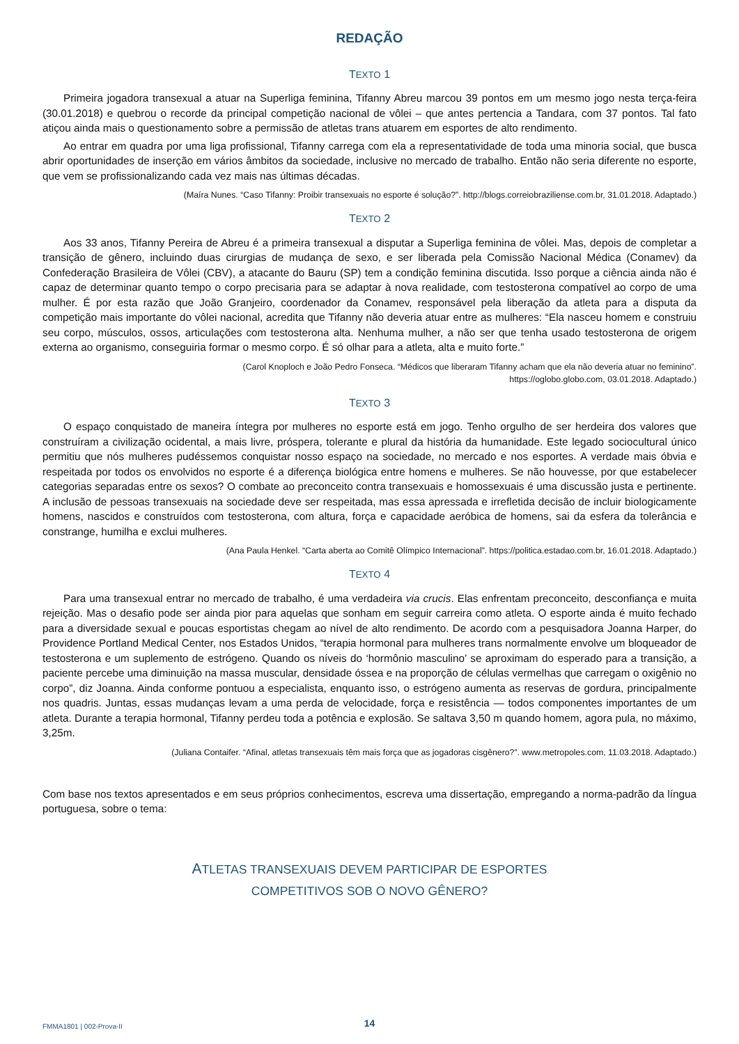REDAÇÃO
TEXTO 1
Primeira jogadora transexual a atuar na Superliga feminina, Tifanny Abreu marcou 39 pontos em um mesmo jogo nesta terça-feira (30.01.2018) e quebrou o recorde da principal competição nacional de vôlei – que antes pertencia a Tandara, com 37 pontos. Tal fato atiçou ainda mais o questionamento sobre a permissão de atletas trans atuarem em esportes de alto rendimento.
Ao entrar em quadra por uma liga profissional, Tifanny carrega com ela a representatividade de toda uma minoria social, que busca abrir oportunidades de inserção em vários âmbitos da sociedade, inclusive no mercado de trabalho. Então não seria diferente no esporte, que vem se profissionalizando cada vez mais nas últimas décadas.
(Maíra Nunes. “Caso Tifanny: Proibir transexuais no esporte é solução?”. http://blogs.correiobraziliense.com.br, 31.01.2018. Adaptado.)
TEXTO 2
Aos 33 anos, Tifanny Pereira de Abreu é a primeira transexual a disputar a Superliga feminina de vôlei. Mas, depois de completar a transição de gênero, incluindo duas cirurgias de mudança de sexo, e ser liberada pela Comissão Nacional Médica (Conamev) da Confederação Brasileira de Vôlei (CBV), a atacante do Bauru (SP) tem a condição feminina discutida. Isso porque a ciência ainda não é capaz de determinar quanto tempo o corpo precisaria para se adaptar à nova realidade, com testosterona compatível ao corpo de uma mulher. É por esta razão que João Granjeiro, coordenador da Conamev, responsável pela liberação da atleta para a disputa da competição mais importante do vôlei nacional, acredita que Tifanny não deveria atuar entre as mulheres: “Ela nasceu homem e construiu seu corpo, músculos, ossos, articulações com testosterona alta. Nenhuma mulher, a não ser que tenha usado testosterona de origem externa ao organismo, conseguiria formar o mesmo corpo. É só olhar para a atleta, alta e muito forte.”
(Carol Knoploch e João Pedro Fonseca. “Médicos que liberaram Tifanny acham que ela não deveria atuar no feminino”.
https://oglobo.globo.com, 03.01.2018. Adaptado.)
TEXTO 3
O espaço conquistado de maneira íntegra por mulheres no esporte está em jogo. Tenho orgulho de ser herdeira dos valores que construíram a civilização ocidental, a mais livre, próspera, tolerante e plural da história da humanidade. Este legado sociocultural único permitiu que nós mulheres pudéssemos conquistar nosso espaço na sociedade, no mercado e nos esportes. A verdade mais óbvia e respeitada por todos os envolvidos no esporte é a diferença biológica entre homens e mulheres. Se não houvesse, por que estabelecer categorias separadas entre os sexos? O combate ao preconceito contra transexuais e homossexuais é uma discussão justa e pertinente. A inclusão de pessoas transexuais na sociedade deve ser respeitada, mas essa apressada e irrefletida decisão de incluir biologicamente homens, nascidos e construídos com testosterona, com altura, força e capacidade aeróbica de homens, sai da esfera da tolerância e constrange, humilha e exclui mulheres.
(Ana Paula Henkel. “Carta aberta ao Comitê Olímpico Internacional”. https://politica.estadao.com.br, 16.01.2018. Adaptado.)
TEXTO 4
Para uma transexual entrar no mercado de trabalho, é uma verdadeira via crucis. Elas enfrentam preconceito, desconfiança e muita rejeição. Mas o desafio pode ser ainda pior para aquelas que sonham em seguir carreira como atleta. O esporte ainda é muito fechado para a diversidade sexual e poucas esportistas chegam ao nível de alto rendimento. De acordo com a pesquisadora Joanna Harper, do Providence Portland Medical Center, nos Estados Unidos, “terapia hormonal para mulheres trans normalmente envolve um bloqueador de testosterona e um suplemento de estrógeno. Quando os níveis do ‘hormônio masculino’ se aproximam do esperado para a transição, a paciente percebe uma diminuição na massa muscular, densidade óssea e na proporção de células vermelhas que carregam o oxigênio no corpo”, diz Joanna. Ainda conforme pontuou a especialista, enquanto isso, o estrógeno aumenta as reservas de gordura, principalmente nos quadris. Juntas, essas mudanças levam a uma perda de velocidade, força e resistência — todos componentes importantes de um atleta. Durante a terapia hormonal, Tifanny perdeu toda a potência e explosão. Se saltava 3,50 m quando homem, agora pula, no máximo, 3,25m.
(Juliana Contaifer. “Afinal, atletas transexuais têm mais força que as jogadoras cisgênero?”. www.metropoles.com, 11.03.2018. Adaptado.)
Com base nos textos apresentados e em seus próprios conhecimentos, escreva uma dissertação, empregando a norma-padrão da língua portuguesa, sobre o tema:
ATLETAS TRANSEXUAIS DEVEM PARTICIPAR DE ESPORTES
COMPETITIVOS SOB O NOVO GÊNERO?
FMMA1801 | 002-Prova-II 14